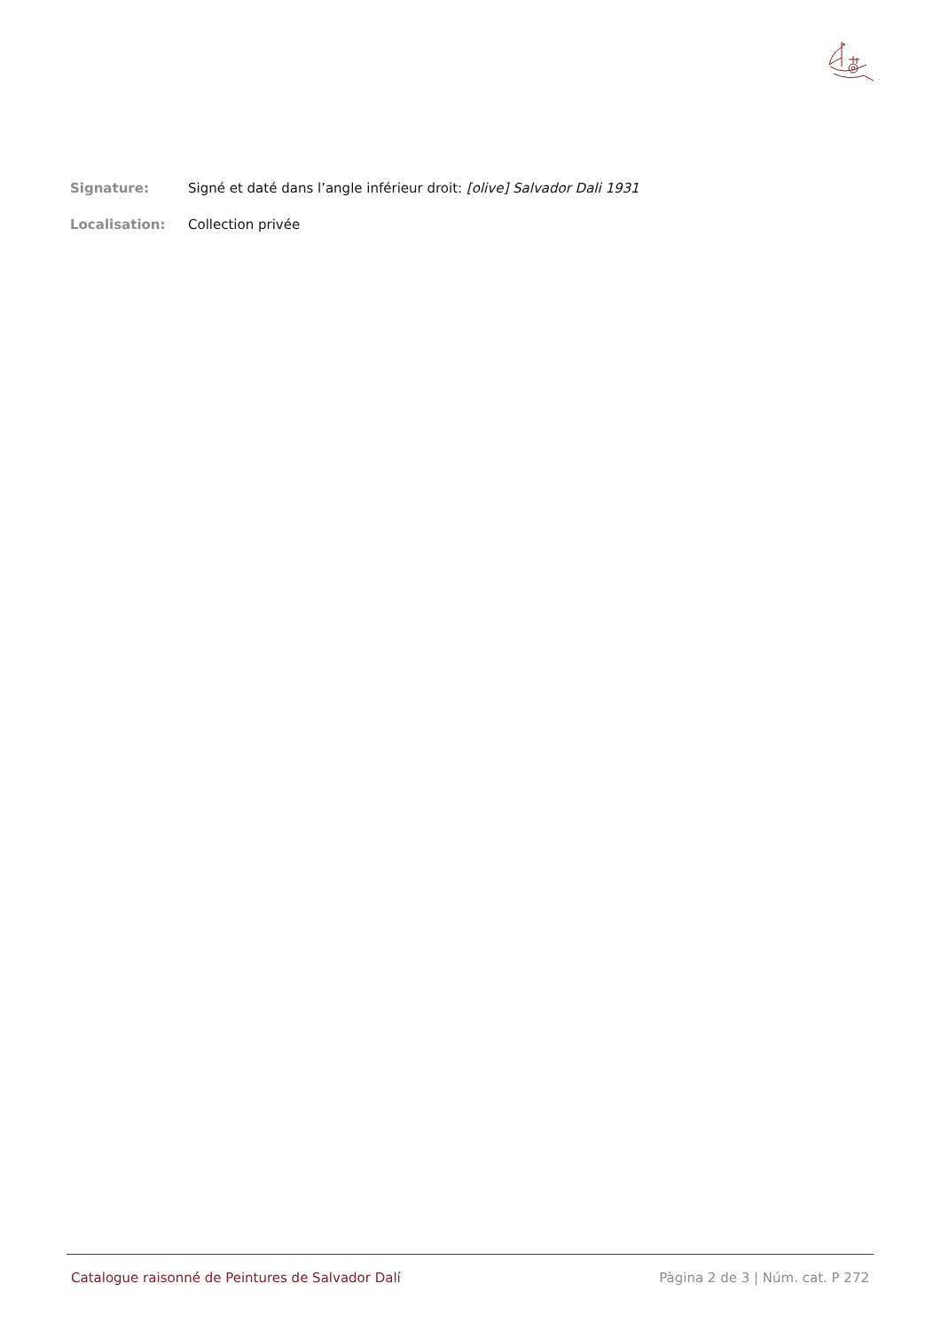Signature: Signé et daté dans l’angle inférieur droit: [olive] Salvador Dali 1931
Localisation: Collection privée
Catalogue raisonné de Peintures de Salvador Dalí Pàgina 2 de 3 | Núm. cat. P 272